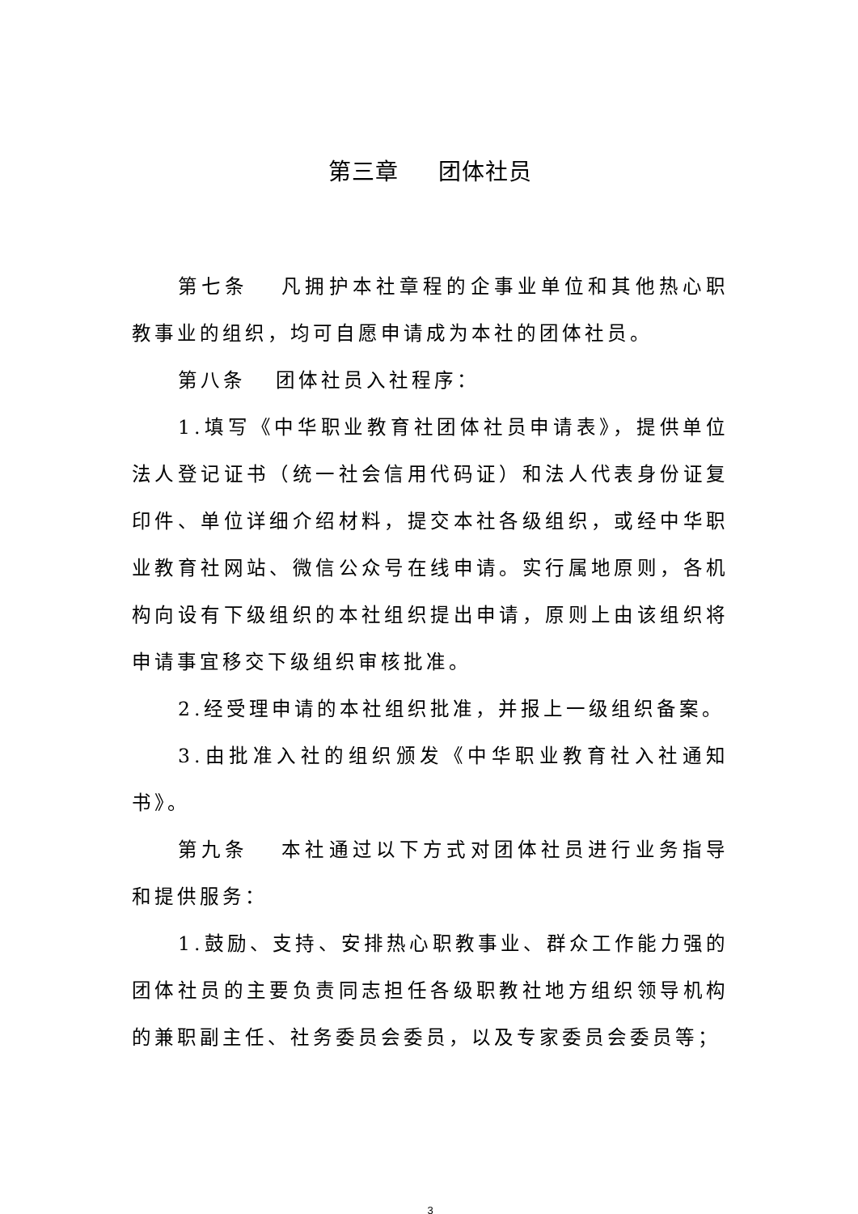第三章 团体社员
第七条 凡拥护本社章程的企事业单位和其他热心职教事业的组织，均可自愿申请成为本社的团体社员。
第八条 团体社员入社程序：
1.填写《中华职业教育社团体社员申请表》，提供单位法人登记证书（统一社会信用代码证）和法人代表身份证复印件、单位详细介绍材料，提交本社各级组织，或经中华职业教育社网站、微信公众号在线申请。实行属地原则，各机构向设有下级组织的本社组织提出申请，原则上由该组织将申请事宜移交下级组织审核批准。
2.经受理申请的本社组织批准，并报上一级组织备案。
3.由批准入社的组织颁发《中华职业教育社入社通知书》。
第九条 本社通过以下方式对团体社员进行业务指导和提供服务：
1.鼓励、支持、安排热心职教事业、群众工作能力强的团体社员的主要负责同志担任各级职教社地方组织领导机构的兼职副主任、社务委员会委员，以及专家委员会委员等；
3